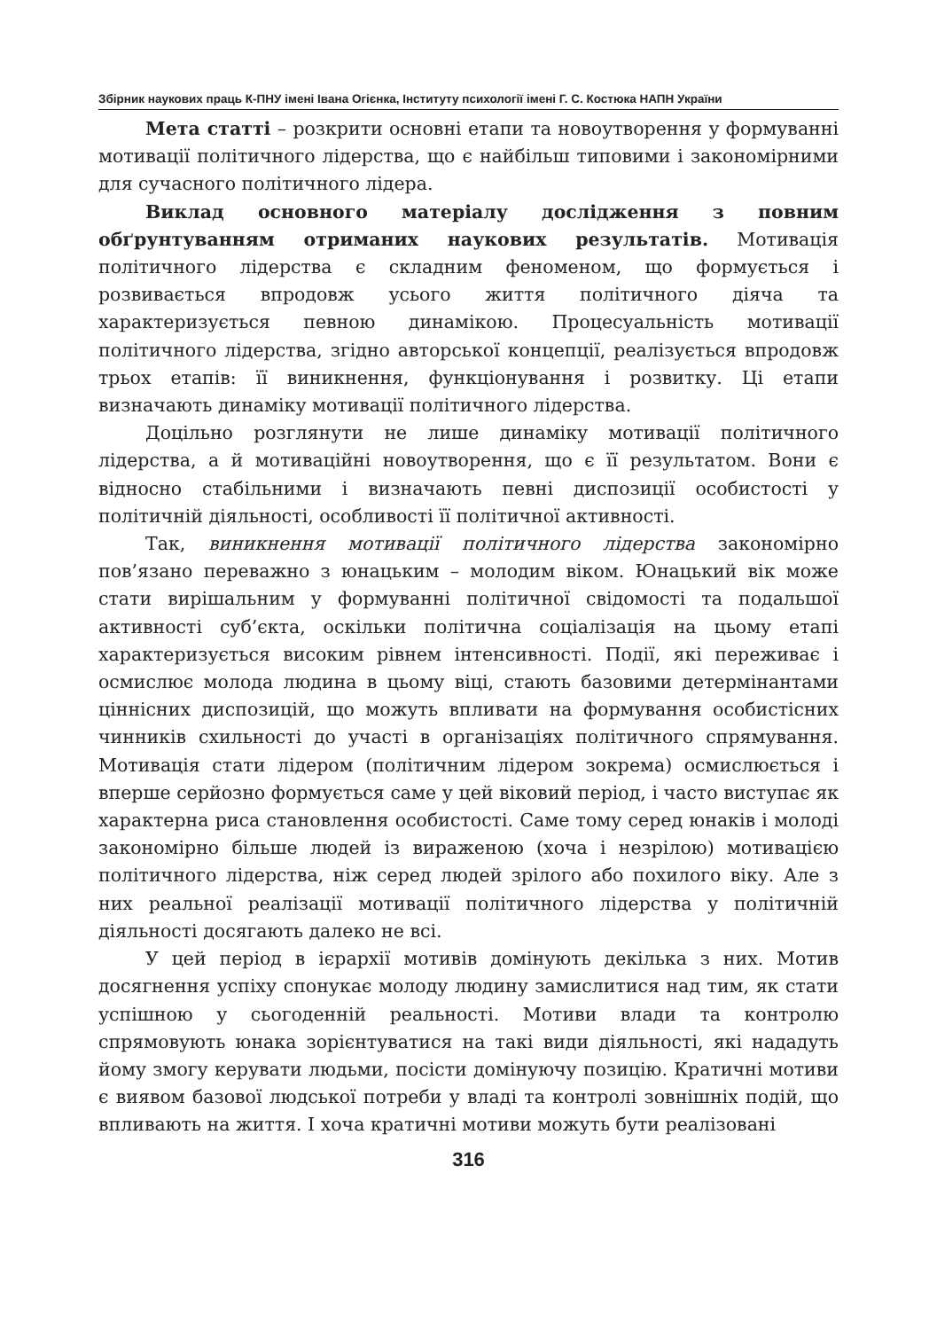Збірник наукових праць К-ПНУ імені Івана Огієнка, Інституту психології імені Г. С. Костюка НАПН України
Мета статті – розкрити основні етапи та новоутворення у формуванні мотивації політичного лідерства, що є найбільш типовими і закономірними для сучасного політичного лідера.
Виклад основного матеріалу дослідження з повним обґрунтуванням отриманих наукових результатів. Мотивація політичного лідерства є складним феноменом, що формується і розвивається впродовж усього життя політичного діяча та характеризується певною динамікою. Процесуальність мотивації політичного лідерства, згідно авторської концепції, реалізується впродовж трьох етапів: її виникнення, функціонування і розвитку. Ці етапи визначають динаміку мотивації політичного лідерства.
Доцільно розглянути не лише динаміку мотивації політичного лідерства, а й мотиваційні новоутворення, що є її результатом. Вони є відносно стабільними і визначають певні диспозиції особистості у політичній діяльності, особливості її політичної активності.
Так, виникнення мотивації політичного лідерства закономірно пов’язано переважно з юнацьким – молодим віком. Юнацький вік може стати вирішальним у формуванні політичної свідомості та подальшої активності суб’єкта, оскільки політична соціалізація на цьому етапі характеризується високим рівнем інтенсивності. Події, які переживає і осмислює молода людина в цьому віці, стають базовими детермінантами ціннісних диспозицій, що можуть впливати на формування особистісних чинників схильності до участі в організаціях політичного спрямування. Мотивація стати лідером (політичним лідером зокрема) осмислюється і вперше серйозно формується саме у цей віковий період, і часто виступає як характерна риса становлення особистості. Саме тому серед юнаків і молоді закономірно більше людей із вираженою (хоча і незрілою) мотивацією політичного лідерства, ніж серед людей зрілого або похилого віку. Але з них реальної реалізації мотивації політичного лідерства у політичній діяльності досягають далеко не всі.
У цей період в ієрархії мотивів домінують декілька з них. Мотив досягнення успіху спонукає молоду людину замислитися над тим, як стати успішною у сьогоденній реальності. Мотиви влади та контролю спрямовують юнака зорієнтуватися на такі види діяльності, які нададуть йому змогу керувати людьми, посісти домінуючу позицію. Кратичні мотиви є виявом базової людської потреби у владі та контролі зовнішніх подій, що впливають на життя. І хоча кратичні мотиви можуть бути реалізовані
316